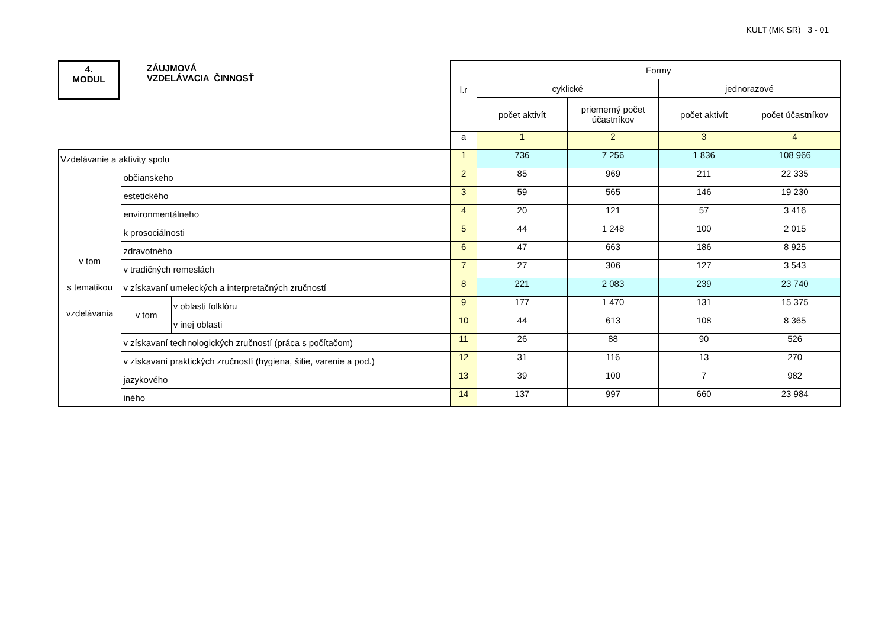KULT (MK SR) 3 - 01
4.
MODUL
ZÁUJMOVÁ
VZDELÁVACIA ČINNOSŤ
| | | | l.r | Formy | | | |
| | | | | cyklické | | jednorazové | |
| | | | | počet aktivít | priemerný počet účastníkov | počet aktivít | počet účastníkov |
| | | | a | 1 | 2 | 3 | 4 |
| Vzdelávanie a aktivity spolu | | | 1 | 736 | 7 256 | 1 836 | 108 966 |
| v tom s tematikou vzdelávania | občianskeho | | 2 | 85 | 969 | 211 | 22 335 |
| | estetického | | 3 | 59 | 565 | 146 | 19 230 |
| | environmentálneho | | 4 | 20 | 121 | 57 | 3 416 |
| | k prosociálnosti | | 5 | 44 | 1 248 | 100 | 2 015 |
| | zdravotného | | 6 | 47 | 663 | 186 | 8 925 |
| | v tradičných remeslách | | 7 | 27 | 306 | 127 | 3 543 |
| | v získavaní umeleckých a interpretačných zručností | | 8 | 221 | 2 083 | 239 | 23 740 |
| | v tom | v oblasti folklóru | 9 | 177 | 1 470 | 131 | 15 375 |
| | | v inej oblasti | 10 | 44 | 613 | 108 | 8 365 |
| | v získavaní technologických zručností (práca s počítačom) | | 11 | 26 | 88 | 90 | 526 |
| | v získavaní praktických zručností (hygiena, šitie, varenie a pod.) | | 12 | 31 | 116 | 13 | 270 |
| | jazykového | | 13 | 39 | 100 | 7 | 982 |
| | iného | | 14 | 137 | 997 | 660 | 23 984 |